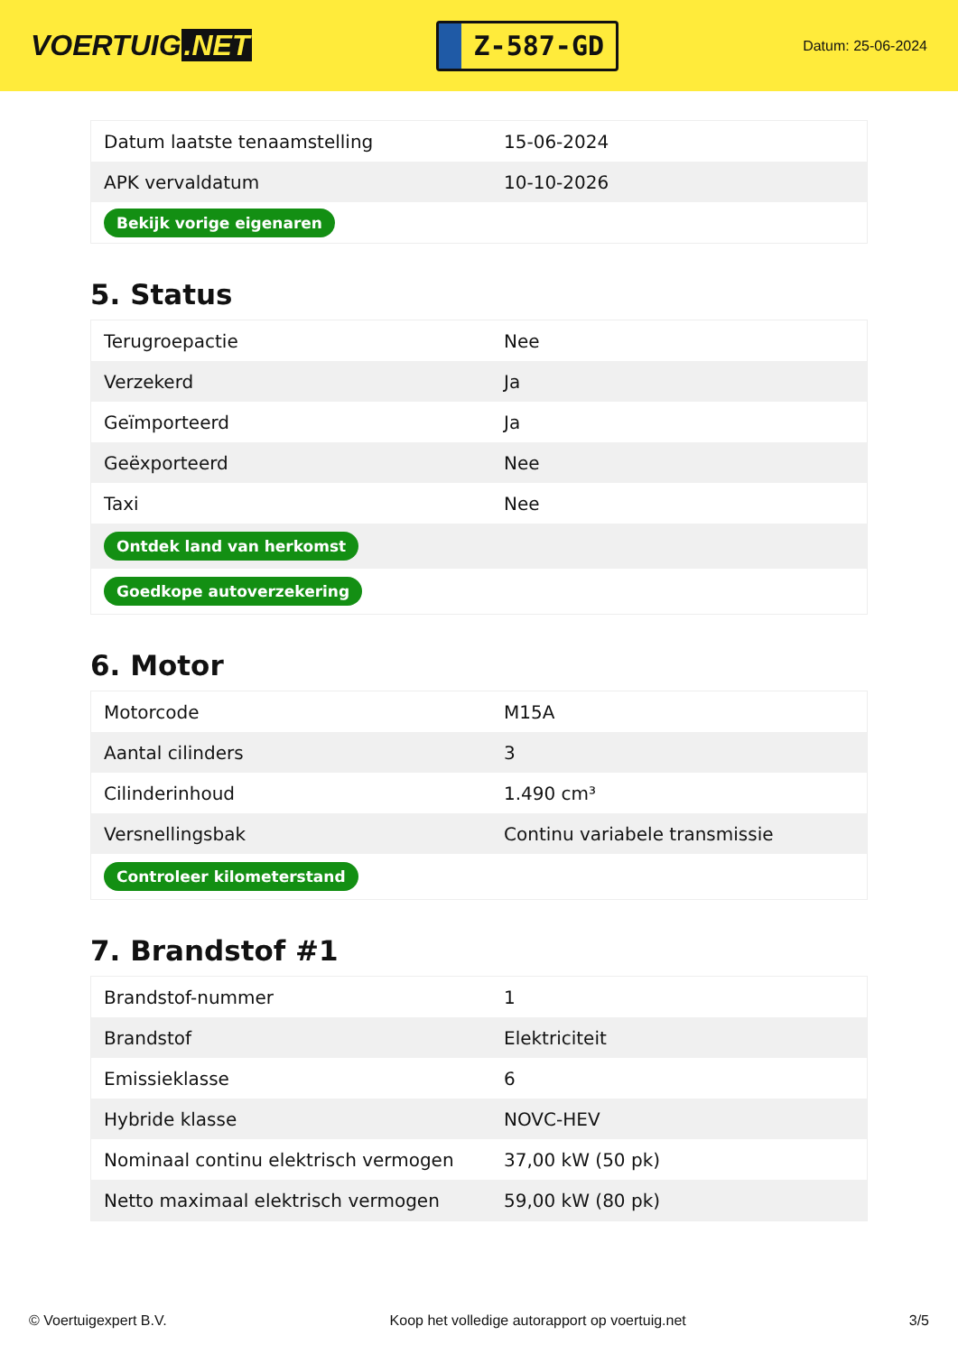VOERTUIG.NET
Z-587-GD
Datum: 25-06-2024
| Datum laatste tenaamstelling | 15-06-2024 |
| APK vervaldatum | 10-10-2026 |
| Bekijk vorige eigenaren | |
5. Status
| Terugroepactie | Nee |
| Verzekerd | Ja |
| Geïmporteerd | Ja |
| Geëxporteerd | Nee |
| Taxi | Nee |
| Ontdek land van herkomst | |
| Goedkope autoverzekering | |
6. Motor
| Motorcode | M15A |
| Aantal cilinders | 3 |
| Cilinderinhoud | 1.490 cm³ |
| Versnellingsbak | Continu variabele transmissie |
| Controleer kilometerstand | |
7. Brandstof #1
| Brandstof-nummer | 1 |
| Brandstof | Elektriciteit |
| Emissieklasse | 6 |
| Hybride klasse | NOVC-HEV |
| Nominaal continu elektrisch vermogen | 37,00 kW (50 pk) |
| Netto maximaal elektrisch vermogen | 59,00 kW (80 pk) |
© Voertuigexpert B.V. Koop het volledige autorapport op voertuig.net 3/5